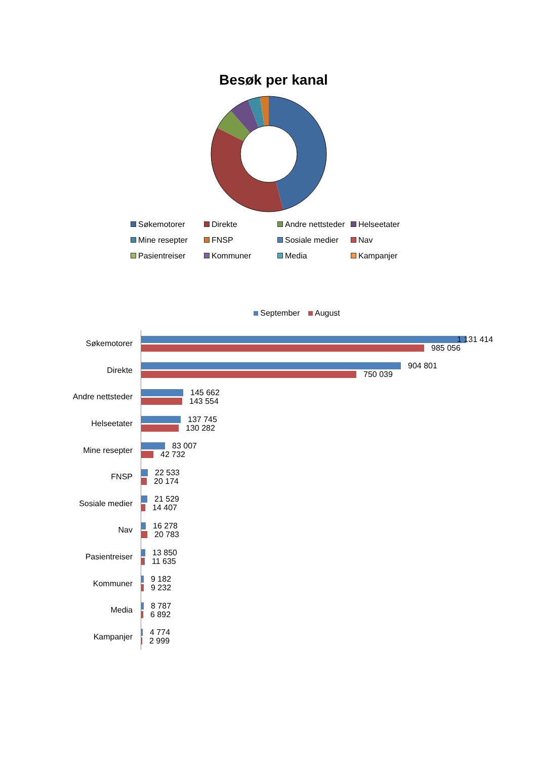Besøk per kanal
Søkemotorer
Direkte
Andre nettsteder
Helseetater
Mine resepter
FNSP
Sosiale medier
Nav
Pasientreiser
Kommuner
Media
Kampanjer
September August
Søkemotorer
1 131 414
985 056
Direkte
904 801
750 039
Andre nettsteder
145 662
143 554
Helseetater
137 745
130 282
Mine resepter
83 007
42 732
FNSP
22 533
20 174
Sosiale medier
21 529
14 407
Nav
16 278
20 783
Pasientreiser
13 850
11 635
Kommuner
9 182
9 232
Media
8 787
6 892
Kampanjer
4 774
2 999